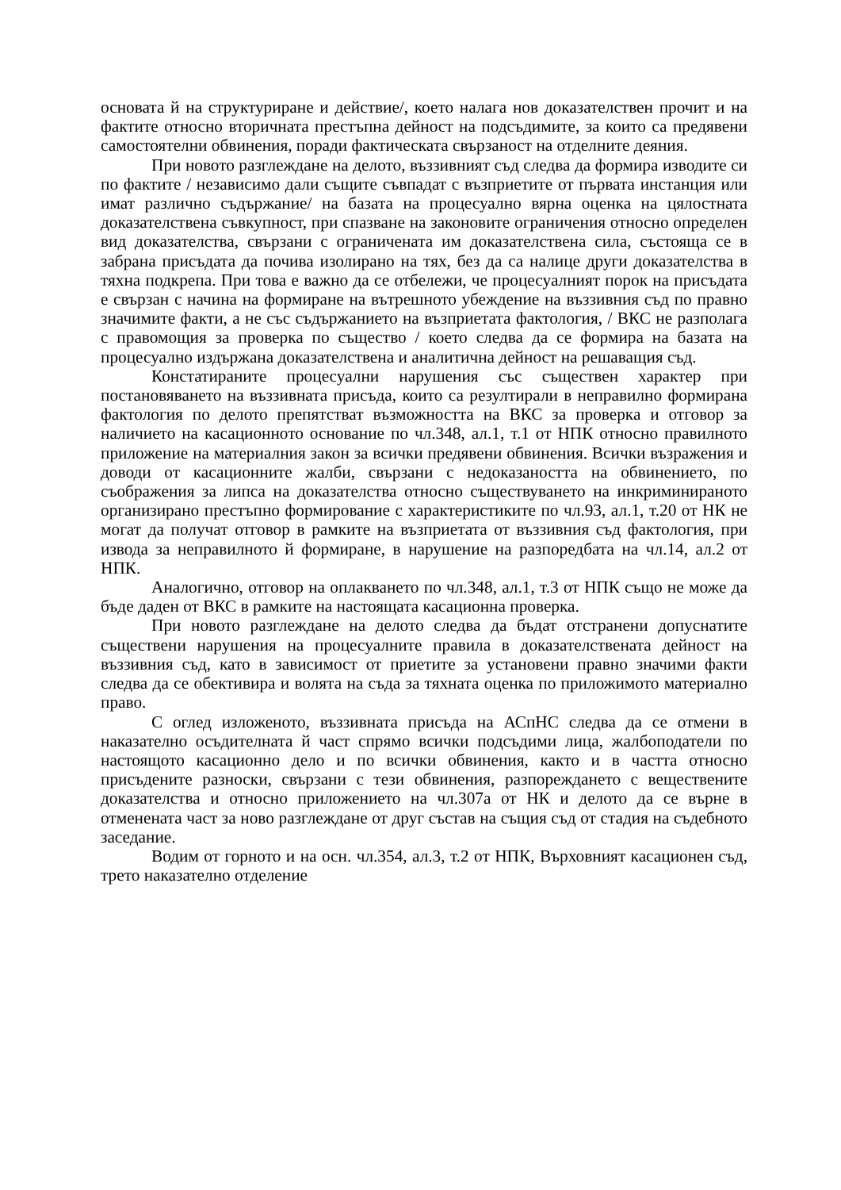основата й на структуриране и действие/, което налага нов доказателствен прочит и на фактите относно вторичната престъпна дейност на подсъдимите, за които са предявени самостоятелни обвинения, поради фактическата свързаност на отделните деяния.
При новото разглеждане на делото, въззивният съд следва да формира изводите си по фактите / независимо дали същите съвпадат с възприетите от първата инстанция или имат различно съдържание/ на базата на процесуално вярна оценка на цялостната доказателствена съвкупност, при спазване на законовите ограничения относно определен вид доказателства, свързани с ограничената им доказателствена сила, състояща се в забрана присъдата да почива изолирано на тях, без да са налице други доказателства в тяхна подкрепа. При това е важно да се отбележи, че процесуалният порок на присъдата е свързан с начина на формиране на вътрешното убеждение на въззивния съд по правно значимите факти, а не със съдържанието на възприетата фактология, / ВКС не разполага с правомощия за проверка по същество / което следва да се формира на базата на процесуално издържана доказателствена и аналитична дейност на решаващия съд.
Констатираните процесуални нарушения със съществен характер при постановяването на въззивната присъда, които са резултирали в неправилно формирана фактология по делото препятстват възможността на ВКС за проверка и отговор за наличието на касационното основание по чл.348, ал.1, т.1 от НПК относно правилното приложение на материалния закон за всички предявени обвинения. Всички възражения и доводи от касационните жалби, свързани с недоказаността на обвинението, по съображения за липса на доказателства относно съществуването на инкриминираното организирано престъпно формирование с характеристиките по чл.93, ал.1, т.20 от НК не могат да получат отговор в рамките на възприетата от въззивния съд фактология, при извода за неправилното й формиране, в нарушение на разпоредбата на чл.14, ал.2 от НПК.
Аналогично, отговор на оплакването по чл.348, ал.1, т.3 от НПК също не може да бъде даден от ВКС в рамките на настоящата касационна проверка.
При новото разглеждане на делото следва да бъдат отстранени допуснатите съществени нарушения на процесуалните правила в доказателствената дейност на въззивния съд, като в зависимост от приетите за установени правно значими факти следва да се обективира и волята на съда за тяхната оценка по приложимото материално право.
С оглед изложеното, въззивната присъда на АСпНС следва да се отмени в наказателно осъдителната й част спрямо всички подсъдими лица, жалбоподатели по настоящото касационно дело и по всички обвинения, както и в частта относно присъдените разноски, свързани с тези обвинения, разпореждането с веществените доказателства и относно приложението на чл.307а от НК и делото да се върне в отменената част за ново разглеждане от друг състав на същия съд от стадия на съдебното заседание.
Водим от горното и на осн. чл.354, ал.3, т.2 от НПК, Върховният касационен съд, трето наказателно отделение